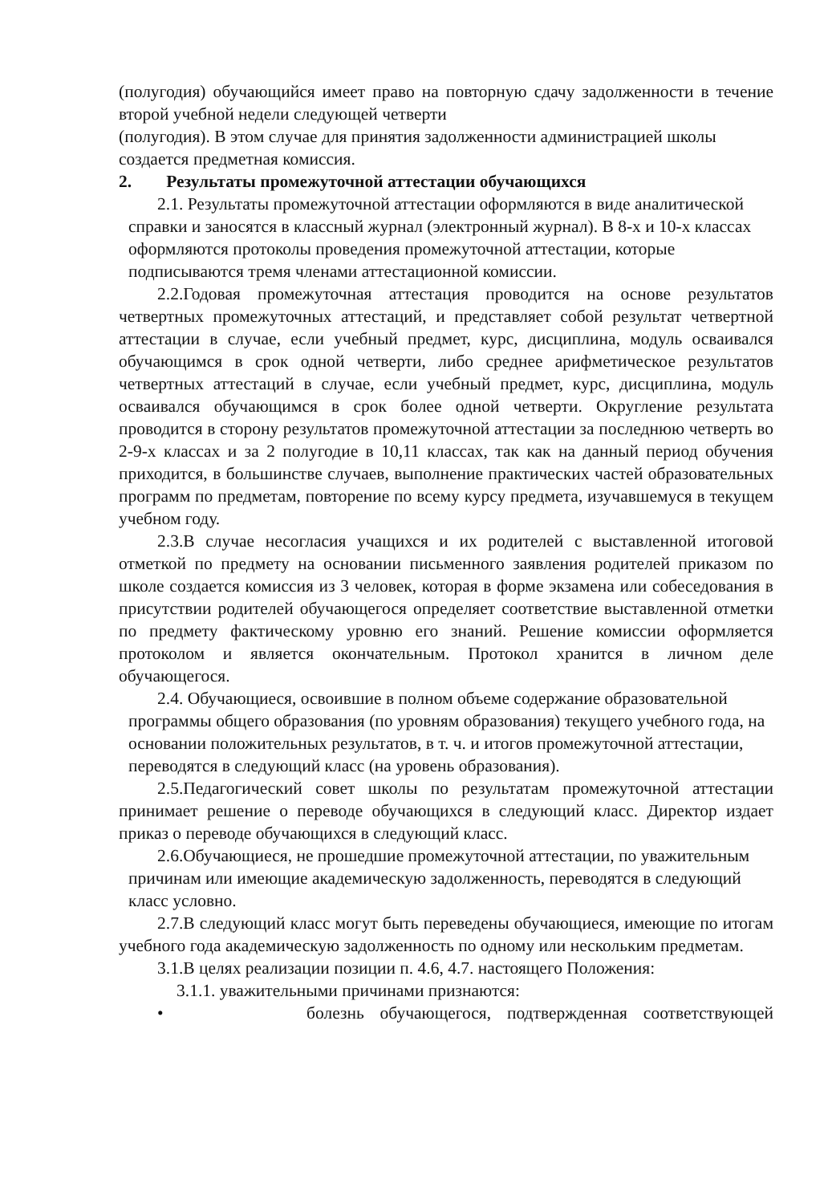(полугодия) обучающийся имеет право на повторную сдачу задолженности в течение второй учебной недели следующей четверти
(полугодия). В этом случае для принятия задолженности администрацией школы создается предметная комиссия.
2. Результаты промежуточной аттестации обучающихся
2.1. Результаты промежуточной аттестации оформляются в виде аналитической справки и заносятся в классный журнал (электронный журнал). В 8-х и 10-х классах оформляются протоколы проведения промежуточной аттестации, которые подписываются тремя членами аттестационной комиссии.
2.2.Годовая промежуточная аттестация проводится на основе результатов четвертных промежуточных аттестаций, и представляет собой результат четвертной аттестации в случае, если учебный предмет, курс, дисциплина, модуль осваивался обучающимся в срок одной четверти, либо среднее арифметическое результатов четвертных аттестаций в случае, если учебный предмет, курс, дисциплина, модуль осваивался обучающимся в срок более одной четверти. Округление результата проводится в сторону результатов промежуточной аттестации за последнюю четверть во 2-9-х классах и за 2 полугодие в 10,11 классах, так как на данный период обучения приходится, в большинстве случаев, выполнение практических частей образовательных программ по предметам, повторение по всему курсу предмета, изучавшемуся в текущем учебном году.
2.3.В случае несогласия учащихся и их родителей с выставленной итоговой отметкой по предмету на основании письменного заявления родителей приказом по школе создается комиссия из 3 человек, которая в форме экзамена или собеседования в присутствии родителей обучающегося определяет соответствие выставленной отметки по предмету фактическому уровню его знаний. Решение комиссии оформляется протоколом и является окончательным. Протокол хранится в личном деле обучающегося.
2.4. Обучающиеся, освоившие в полном объеме содержание образовательной программы общего образования (по уровням образования) текущего учебного года, на основании положительных результатов, в т. ч. и итогов промежуточной аттестации, переводятся в следующий класс (на уровень образования).
2.5.Педагогический совет школы по результатам промежуточной аттестации принимает решение о переводе обучающихся в следующий класс. Директор издает приказ о переводе обучающихся в следующий класс.
2.6.Обучающиеся, не прошедшие промежуточной аттестации, по уважительным причинам или имеющие академическую задолженность, переводятся в следующий класс условно.
2.7.В следующий класс могут быть переведены обучающиеся, имеющие по итогам учебного года академическую задолженность по одному или нескольким предметам.
3.1.В целях реализации позиции п. 4.6, 4.7. настоящего Положения:
3.1.1. уважительными причинами признаются:
• болезнь обучающегося, подтвержденная соответствующей